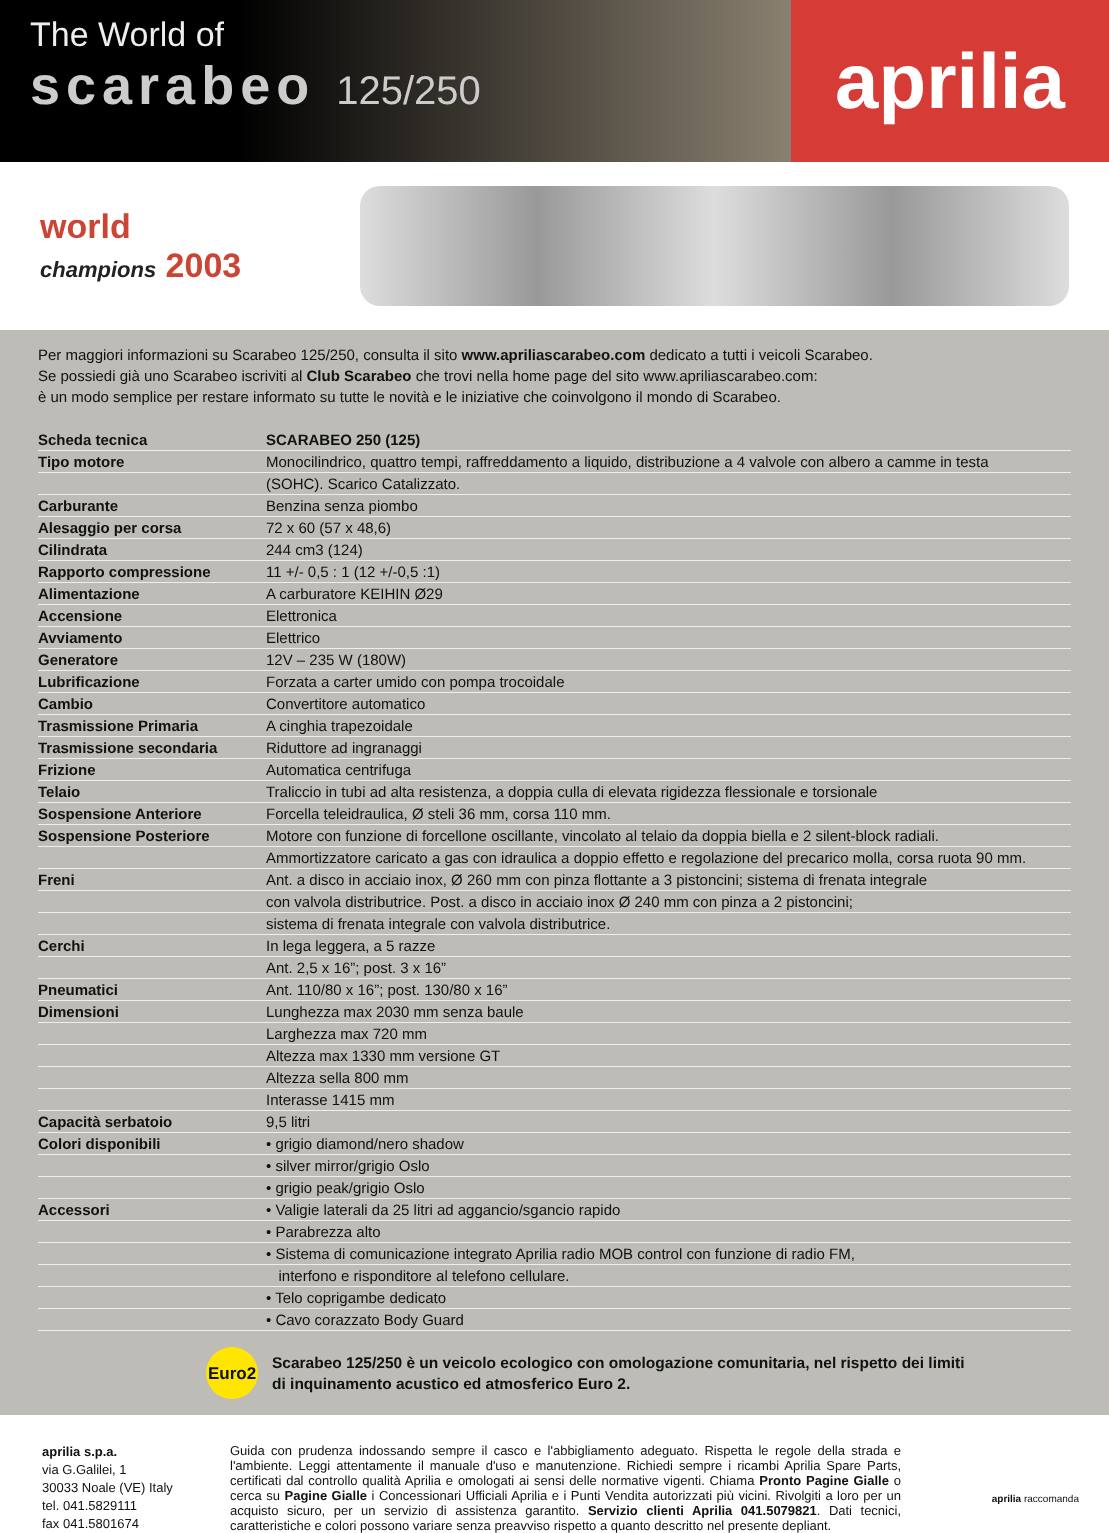The World of
scarabeo 125/250
aprilia
world
champions 2003
Per maggiori informazioni su Scarabeo 125/250, consulta il sito www.apriliascarabeo.com dedicato a tutti i veicoli Scarabeo.
Se possiedi già uno Scarabeo iscriviti al Club Scarabeo che trovi nella home page del sito www.apriliascarabeo.com:
è un modo semplice per restare informato su tutte le novità e le iniziative che coinvolgono il mondo di Scarabeo.
| Scheda tecnica | SCARABEO 250 (125) |
| Tipo motore | Monocilindrico, quattro tempi, raffreddamento a liquido, distribuzione a 4 valvole con albero a camme in testa |
| | (SOHC). Scarico Catalizzato. |
| Carburante | Benzina senza piombo |
| Alesaggio per corsa | 72 x 60 (57 x 48,6) |
| Cilindrata | 244 cm3 (124) |
| Rapporto compressione | 11 +/- 0,5 : 1 (12 +/-0,5 :1) |
| Alimentazione | A carburatore KEIHIN Ø29 |
| Accensione | Elettronica |
| Avviamento | Elettrico |
| Generatore | 12V – 235 W (180W) |
| Lubrificazione | Forzata a carter umido con pompa trocoidale |
| Cambio | Convertitore automatico |
| Trasmissione Primaria | A cinghia trapezoidale |
| Trasmissione secondaria | Riduttore ad ingranaggi |
| Frizione | Automatica centrifuga |
| Telaio | Traliccio in tubi ad alta resistenza, a doppia culla di elevata rigidezza flessionale e torsionale |
| Sospensione Anteriore | Forcella teleidraulica, Ø steli 36 mm, corsa 110 mm. |
| Sospensione Posteriore | Motore con funzione di forcellone oscillante, vincolato al telaio da doppia biella e 2 silent-block radiali. |
| | Ammortizzatore caricato a gas con idraulica a doppio effetto e regolazione del precarico molla, corsa ruota 90 mm. |
| Freni | Ant. a disco in acciaio inox, Ø 260 mm con pinza flottante a 3 pistoncini; sistema di frenata integrale |
| | con valvola distributrice. Post. a disco in acciaio inox Ø 240 mm con pinza a 2 pistoncini; |
| | sistema di frenata integrale con valvola distributrice. |
| Cerchi | In lega leggera, a 5 razze |
| | Ant. 2,5 x 16”; post. 3 x 16” |
| Pneumatici | Ant. 110/80 x 16”; post. 130/80 x 16” |
| Dimensioni | Lunghezza max 2030 mm senza baule |
| | Larghezza max 720 mm |
| | Altezza max 1330 mm versione GT |
| | Altezza sella 800 mm |
| | Interasse 1415 mm |
| Capacità serbatoio | 9,5 litri |
| Colori disponibili | • grigio diamond/nero shadow |
| | • silver mirror/grigio Oslo |
| | • grigio peak/grigio Oslo |
| Accessori | • Valigie laterali da 25 litri ad aggancio/sgancio rapido |
| | • Parabrezza alto |
| | • Sistema di comunicazione integrato Aprilia radio MOB control con funzione di radio FM, |
| | interfono e risponditore al telefono cellulare. |
| | • Telo coprigambe dedicato |
| | • Cavo corazzato Body Guard |
Euro2
Scarabeo 125/250 è un veicolo ecologico con omologazione comunitaria, nel rispetto dei limiti
di inquinamento acustico ed atmosferico Euro 2.
aprilia s.p.a.
via G.Galilei, 1
30033 Noale (VE) Italy
tel. 041.5829111
fax 041.5801674
Guida con prudenza indossando sempre il casco e l'abbigliamento adeguato. Rispetta le regole della strada e l'ambiente. Leggi attentamente il manuale d'uso e manutenzione. Richiedi sempre i ricambi Aprilia Spare Parts, certificati dal controllo qualità Aprilia e omologati ai sensi delle normative vigenti. Chiama Pronto Pagine Gialle o cerca su Pagine Gialle i Concessionari Ufficiali Aprilia e i Punti Vendita autorizzati più vicini. Rivolgiti a loro per un acquisto sicuro, per un servizio di assistenza garantito. Servizio clienti Aprilia 041.5079821. Dati tecnici, caratteristiche e colori possono variare senza preavviso rispetto a quanto descritto nel presente depliant.
aprilia raccomanda